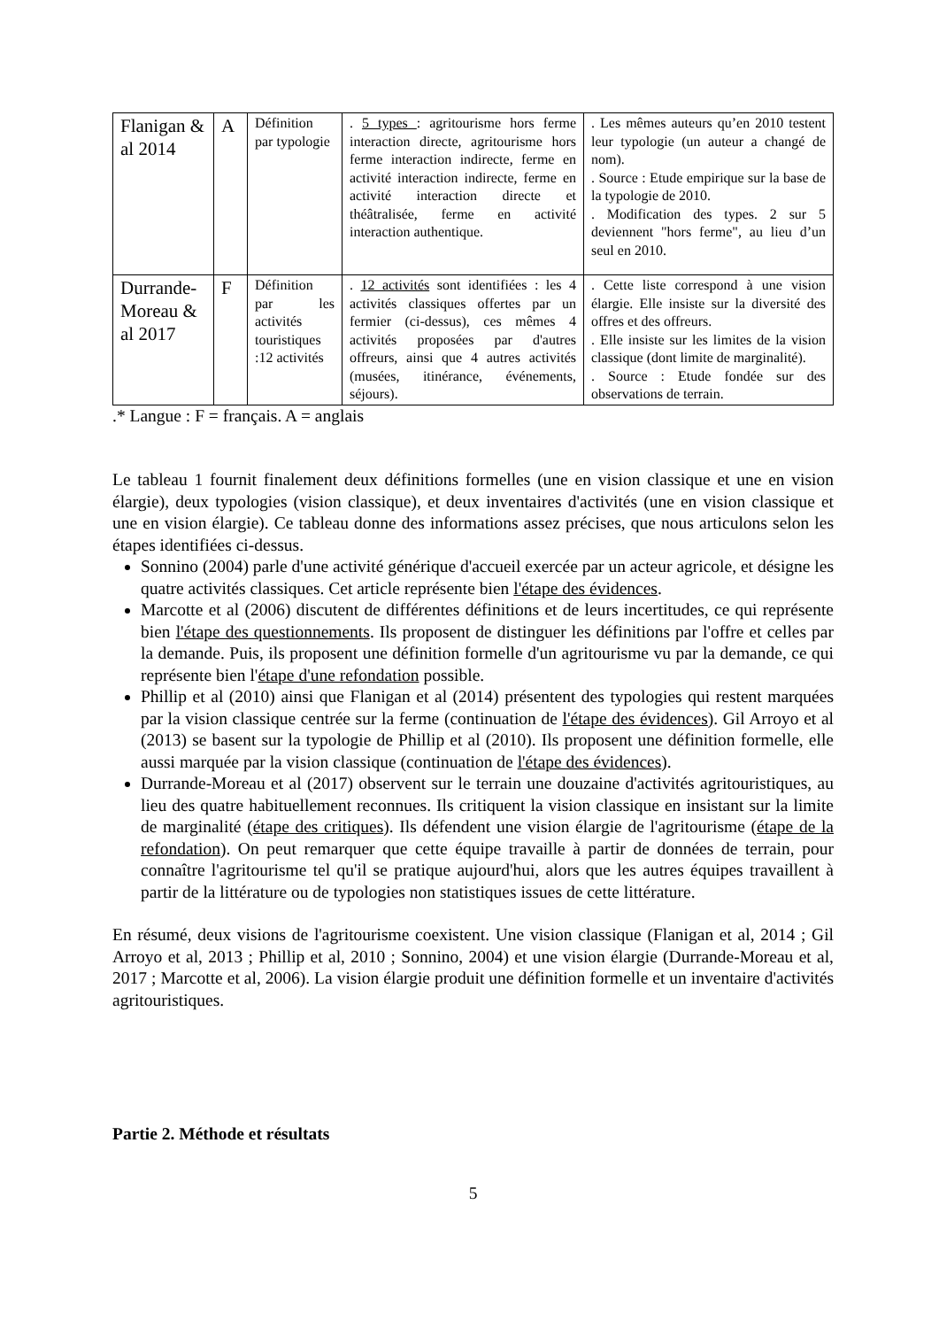| Flanigan & al 2014 | A | Définition par typologie | . 5 types : agritourisme hors ferme interaction directe, agritourisme hors ferme interaction indirecte, ferme en activité interaction indirecte, ferme en activité interaction directe et théâtralisée, ferme en activité interaction authentique. | . Les mêmes auteurs qu’en 2010 testent leur typologie (un auteur a changé de nom). . Source : Etude empirique sur la base de la typologie de 2010. . Modification des types. 2 sur 5 deviennent "hors ferme", au lieu d’un seul en 2010. |
| Durrande-Moreau & al 2017 | F | Définition par les activités touristiques :12 activités | . 12 activités sont identifiées : les 4 activités classiques offertes par un fermier (ci-dessus), ces mêmes 4 activités proposées par d'autres offreurs, ainsi que 4 autres activités (musées, itinérance, événements, séjours). | . Cette liste correspond à une vision élargie. Elle insiste sur la diversité des offres et des offreurs. . Elle insiste sur les limites de la vision classique (dont limite de marginalité). . Source : Etude fondée sur des observations de terrain. |
.* Langue : F = français. A = anglais
Le tableau 1 fournit finalement deux définitions formelles (une en vision classique et une en vision élargie), deux typologies (vision classique), et deux inventaires d'activités (une en vision classique et une en vision élargie). Ce tableau donne des informations assez précises, que nous articulons selon les étapes identifiées ci-dessus.
Sonnino (2004) parle d'une activité générique d'accueil exercée par un acteur agricole, et désigne les quatre activités classiques. Cet article représente bien l'étape des évidences.
Marcotte et al (2006) discutent de différentes définitions et de leurs incertitudes, ce qui représente bien l'étape des questionnements. Ils proposent de distinguer les définitions par l'offre et celles par la demande. Puis, ils proposent une définition formelle d'un agritourisme vu par la demande, ce qui représente bien l'étape d'une refondation possible.
Phillip et al (2010) ainsi que Flanigan et al (2014) présentent des typologies qui restent marquées par la vision classique centrée sur la ferme (continuation de l'étape des évidences). Gil Arroyo et al (2013) se basent sur la typologie de Phillip et al (2010). Ils proposent une définition formelle, elle aussi marquée par la vision classique (continuation de l'étape des évidences).
Durrande-Moreau et al (2017) observent sur le terrain une douzaine d'activités agritouristiques, au lieu des quatre habituellement reconnues. Ils critiquent la vision classique en insistant sur la limite de marginalité (étape des critiques). Ils défendent une vision élargie de l'agritourisme (étape de la refondation). On peut remarquer que cette équipe travaille à partir de données de terrain, pour connaître l'agritourisme tel qu'il se pratique aujourd'hui, alors que les autres équipes travaillent à partir de la littérature ou de typologies non statistiques issues de cette littérature.
En résumé, deux visions de l'agritourisme coexistent. Une vision classique (Flanigan et al, 2014 ; Gil Arroyo et al, 2013 ; Phillip et al, 2010 ; Sonnino, 2004) et une vision élargie (Durrande-Moreau et al, 2017 ; Marcotte et al, 2006). La vision élargie produit une définition formelle et un inventaire d'activités agritouristiques.
Partie 2. Méthode et résultats
5